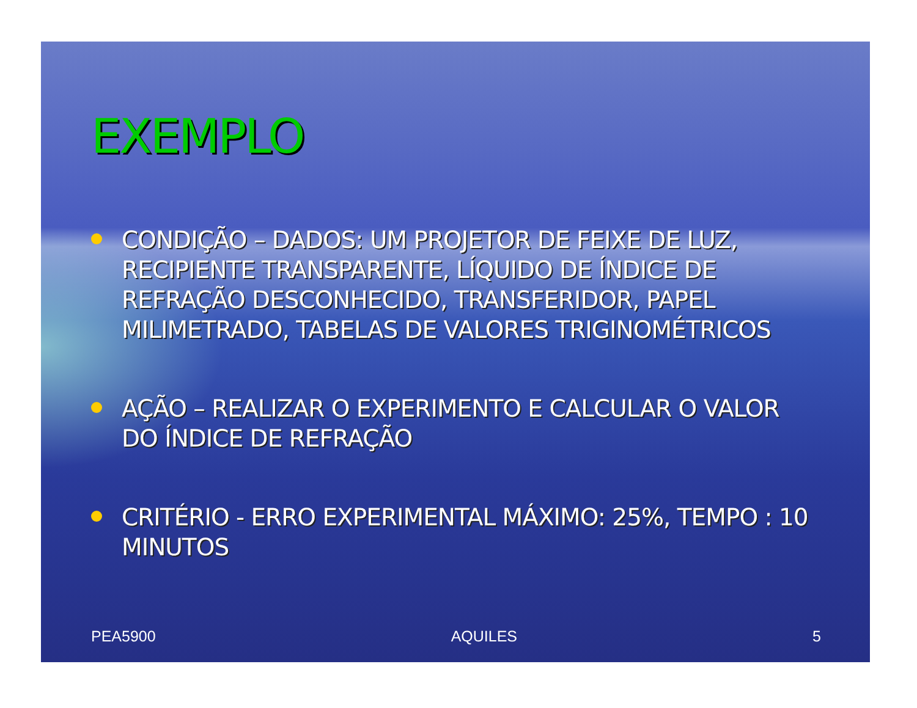EXEMPLO
CONDIÇÃO – DADOS: UM PROJETOR DE FEIXE DE LUZ, RECIPIENTE TRANSPARENTE, LÍQUIDO DE ÍNDICE DE REFRAÇÃO DESCONHECIDO, TRANSFERIDOR, PAPEL MILIMETRADO, TABELAS DE VALORES TRIGINOMÉTRICOS
AÇÃO – REALIZAR O EXPERIMENTO E CALCULAR O VALOR DO ÍNDICE DE REFRAÇÃO
CRITÉRIO - ERRO EXPERIMENTAL MÁXIMO: 25%, TEMPO : 10 MINUTOS
PEA5900 AQUILES 5